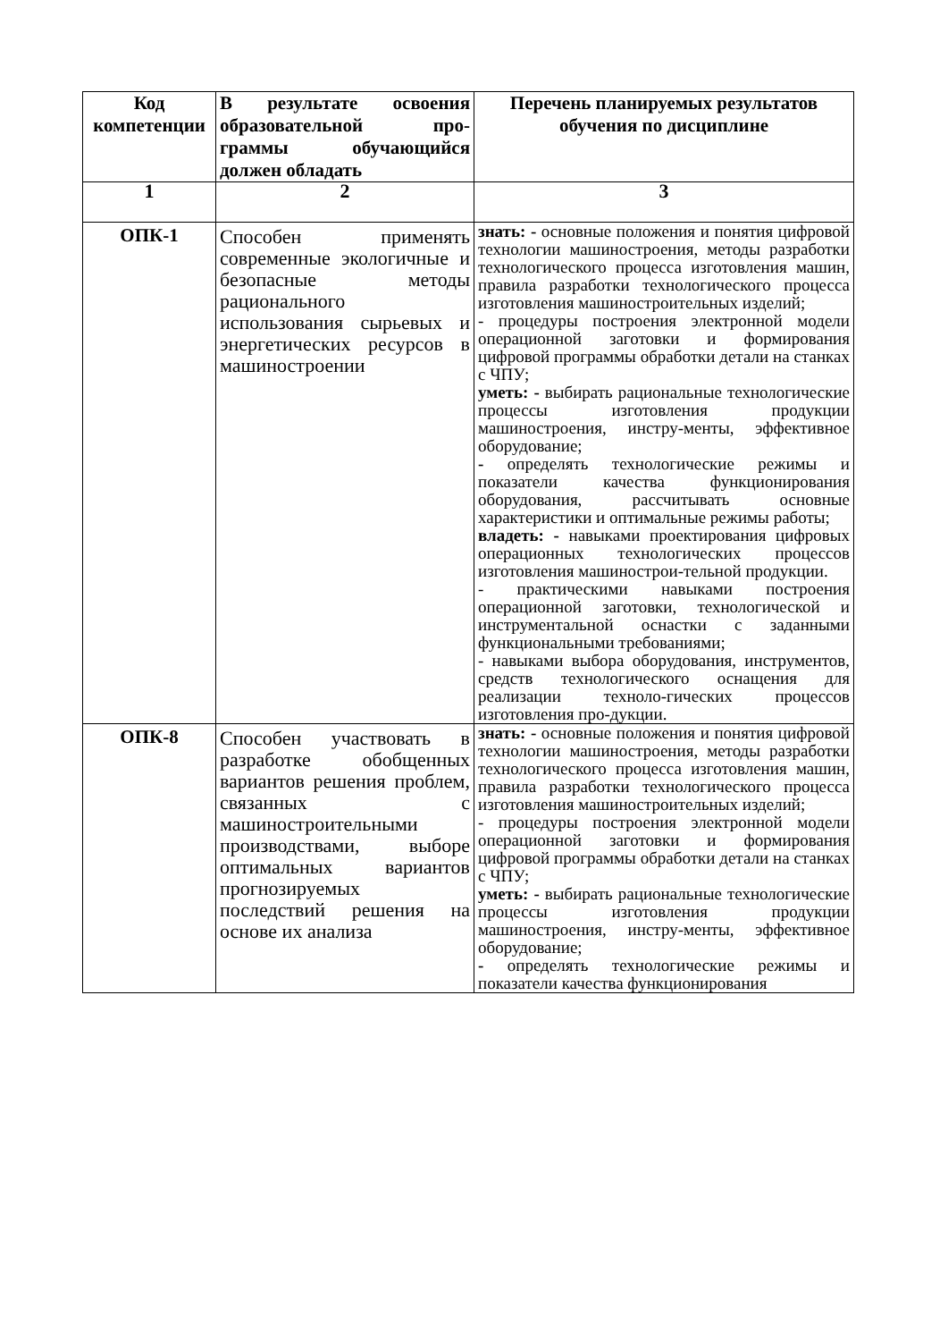| Код компетенции | В результате освоения образовательной про-граммы обучающийся должен обладать | Перечень планируемых результатов обучения по дисциплине |
| --- | --- | --- |
| 1 | 2 | 3 |
| ОПК-1 | Способен применять современные экологичные и безопасные методы рационального использования сырьевых и энергетических ресурсов в машиностроении | знать: - основные положения и понятия цифровой технологии машиностроения, методы разработки технологического процесса изготовления машин, правила разработки технологического процесса изготовления машиностроительных изделий; - процедуры построения электронной модели операционной заготовки и формирования цифровой программы обработки детали на станках с ЧПУ; уметь: - выбирать рациональные технологические процессы изготовления продукции машиностроения, инстру-менты, эффективное оборудование; - определять технологические режимы и показатели качества функционирования оборудования, рассчитывать основные характеристики и оптимальные режимы работы; владеть: - навыками проектирования цифровых операционных технологических процессов изготовления машинострои-тельной продукции. - практическими навыками построения операционной заготовки, технологической и инструментальной оснастки с заданными функциональными требованиями; - навыками выбора оборудования, инструментов, средств технологического оснащения для реализации техноло-гических процессов изготовления про-дукции. |
| ОПК-8 | Способен участвовать в разработке обобщенных вариантов решения проблем, связанных с машиностроительными производствами, выборе оптимальных вариантов прогнозируемых последствий решения на основе их анализа | знать: - основные положения и понятия цифровой технологии машиностроения, методы разработки технологического процесса изготовления машин, правила разработки технологического процесса изготовления машиностроительных изделий; - процедуры построения электронной модели операционной заготовки и формирования цифровой программы обработки детали на станках с ЧПУ; уметь: - выбирать рациональные технологические процессы изготовления продукции машиностроения, инстру-менты, эффективное оборудование; - определять технологические режимы и показатели качества функционирования |